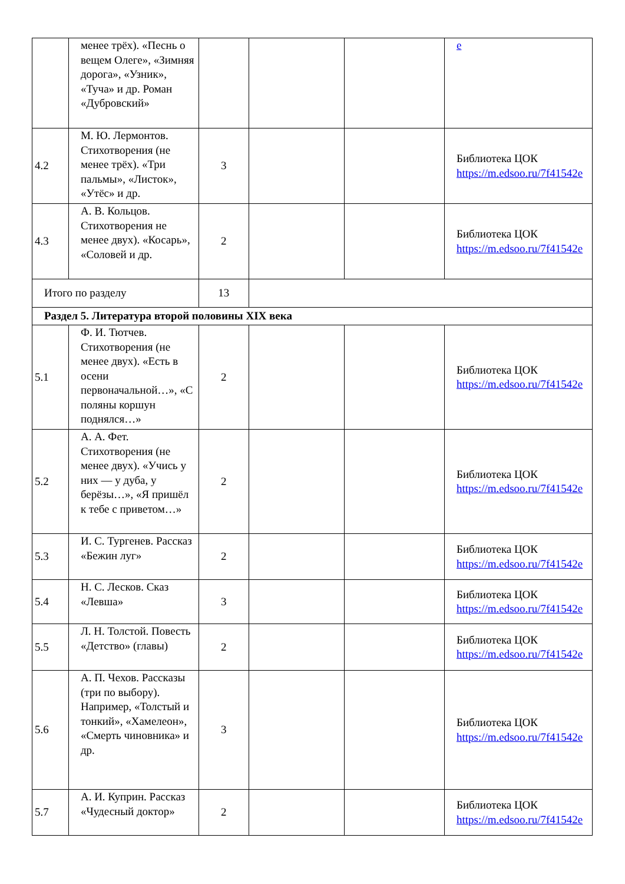| | менее трёх). «Песнь о вещем Олеге», «Зимняя дорога», «Узник», «Туча» и др. Роман «Дубровский» | | | | e |
| 4.2 | М. Ю. Лермонтов. Стихотворения (не менее трёх). «Три пальмы», «Листок», «Утёс» и др. | 3 | | | Библиотека ЦОК https://m.edsoo.ru/7f41542e |
| 4.3 | А. В. Кольцов. Стихотворения не менее двух). «Косарь», «Соловей и др. | 2 | | | Библиотека ЦОК https://m.edsoo.ru/7f41542e |
| Итого по разделу | | 13 | | | |
| Раздел 5. Литература второй половины XIX века | | | | | |
| 5.1 | Ф. И. Тютчев. Стихотворения (не менее двух). «Есть в осени первоначальной…», «С поляны коршун поднялся…» | 2 | | | Библиотека ЦОК https://m.edsoo.ru/7f41542e |
| 5.2 | А. А. Фет. Стихотворения (не менее двух). «Учись у них — у дуба, у берёзы…», «Я пришёл к тебе с приветом…» | 2 | | | Библиотека ЦОК https://m.edsoo.ru/7f41542e |
| 5.3 | И. С. Тургенев. Рассказ «Бежин луг» | 2 | | | Библиотека ЦОК https://m.edsoo.ru/7f41542e |
| 5.4 | Н. С. Лесков. Сказ «Левша» | 3 | | | Библиотека ЦОК https://m.edsoo.ru/7f41542e |
| 5.5 | Л. Н. Толстой. Повесть «Детство» (главы) | 2 | | | Библиотека ЦОК https://m.edsoo.ru/7f41542e |
| 5.6 | А. П. Чехов. Рассказы (три по выбору). Например, «Толстый и тонкий», «Хамелеон», «Смерть чиновника» и др. | 3 | | | Библиотека ЦОК https://m.edsoo.ru/7f41542e |
| 5.7 | А. И. Куприн. Рассказ «Чудесный доктор» | 2 | | | Библиотека ЦОК https://m.edsoo.ru/7f41542e |